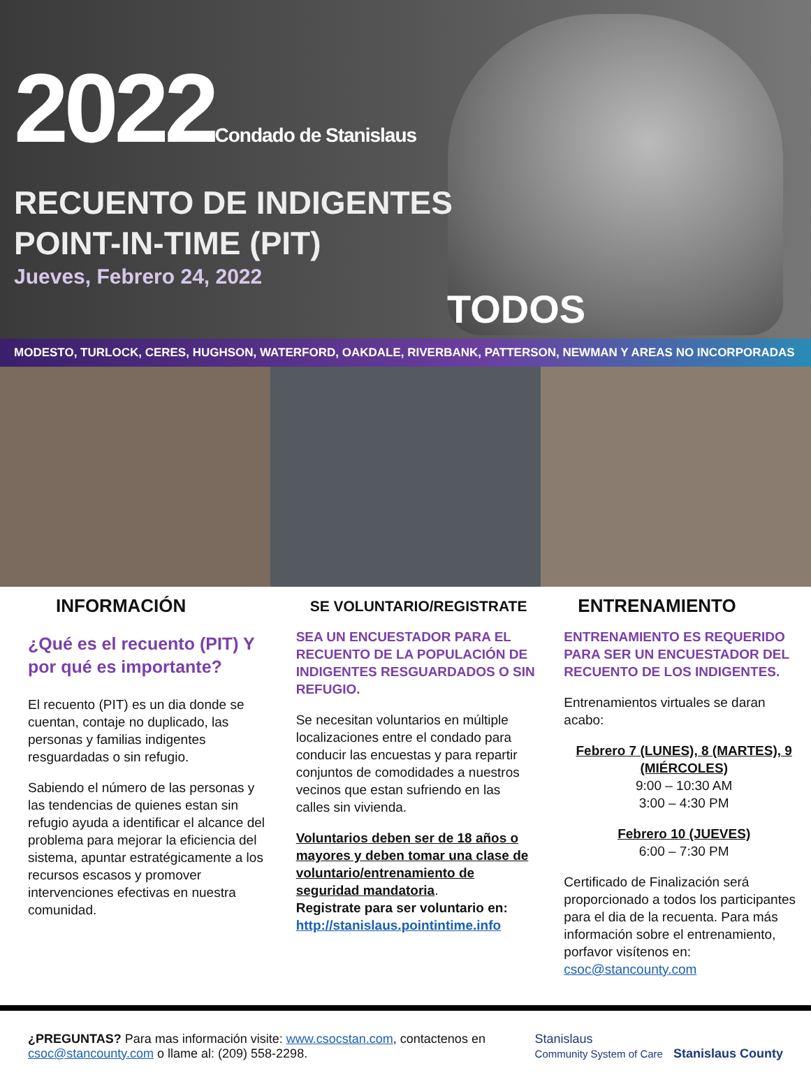2022Condado de Stanislaus
RECUENTO DE INDIGENTES
POINT-IN-TIME (PIT)
Jueves, Febrero 24, 2022
TODOS
MODESTO, TURLOCK, CERES, HUGHSON, WATERFORD, OAKDALE, RIVERBANK, PATTERSON, NEWMAN Y AREAS NO INCORPORADAS
INFORMACIÓN
¿Qué es el recuento (PIT) Y por qué es importante?
El recuento (PIT) es un dia donde se cuentan, contaje no duplicado, las personas y familias indigentes resguardadas o sin refugio.
Sabiendo el número de las personas y las tendencias de quienes estan sin refugio ayuda a identificar el alcance del problema para mejorar la eficiencia del sistema, apuntar estratégicamente a los recursos escasos y promover intervenciones efectivas en nuestra comunidad.
SE VOLUNTARIO/REGISTRATE
SEA UN ENCUESTADOR PARA EL RECUENTO DE LA POPULACIÓN DE INDIGENTES RESGUARDADOS O SIN REFUGIO.
Se necesitan voluntarios en múltiple localizaciones entre el condado para conducir las encuestas y para repartir conjuntos de comodidades a nuestros vecinos que estan sufriendo en las calles sin vivienda.
Voluntarios deben ser de 18 años o mayores y deben tomar una clase de voluntario/entrenamiento de seguridad mandatoria.
Registrate para ser voluntario en:
http://stanislaus.pointintime.info
ENTRENAMIENTO
ENTRENAMIENTO ES REQUERIDO PARA SER UN ENCUESTADOR DEL RECUENTO DE LOS INDIGENTES.
Entrenamientos virtuales se daran acabo:
Febrero 7 (LUNES), 8 (MARTES), 9 (MIÉRCOLES)
9:00 – 10:30 AM
3:00 – 4:30 PM
Febrero 10 (JUEVES)
6:00 – 7:30 PM
Certificado de Finalización será proporcionado a todos los participantes para el dia de la recuenta. Para más información sobre el entrenamiento, porfavor visítenos en: csoc@stancounty.com
¿PREGUNTAS? Para mas información visite: www.csocstan.com, contactenos en
csoc@stancounty.com o llame al: (209) 558-2298.
Stanislaus
Community System of Care Stanislaus County